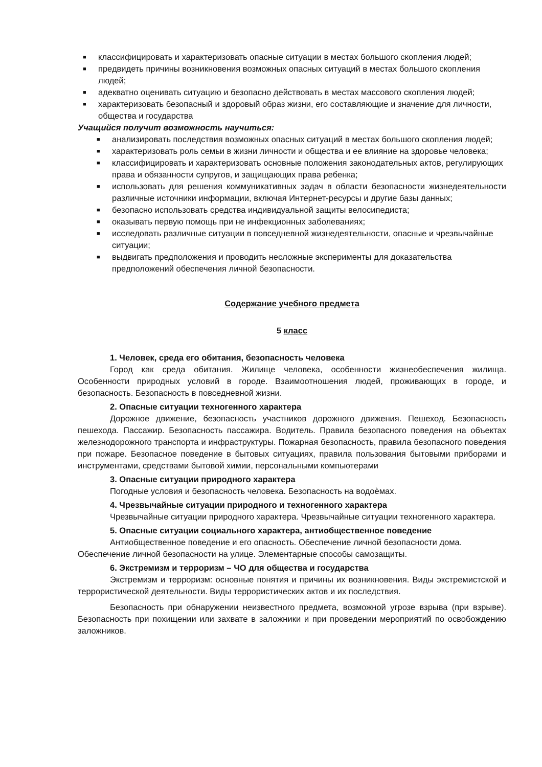■ классифицировать и характеризовать опасные ситуации в местах большого скопления людей;
■ предвидеть причины возникновения возможных опасных ситуаций в местах большого скопления людей;
■ адекватно оценивать ситуацию и безопасно действовать в местах массового скопления людей;
■ характеризовать безопасный и здоровый образ жизни, его составляющие и значение для личности, общества и государства
Учащийся получит возможность научиться:
■ анализировать последствия возможных опасных ситуаций в местах большого скопления людей;
■ характеризовать роль семьи в жизни личности и общества и ее влияние на здоровье человека;
■ классифицировать и характеризовать основные положения законодательных актов, регулирующих права и обязанности супругов, и защищающих права ребенка;
■ использовать для решения коммуникативных задач в области безопасности жизнедеятельности различные источники информации, включая Интернет-ресурсы и другие базы данных;
■ безопасно использовать средства индивидуальной защиты велосипедиста;
■ оказывать первую помощь при не инфекционных заболеваниях;
■ исследовать различные ситуации в повседневной жизнедеятельности, опасные и чрезвычайные ситуации;
■ выдвигать предположения и проводить несложные эксперименты для доказательства предположений обеспечения личной безопасности.
Содержание учебного предмета
5 класс
1. Человек, среда его обитания, безопасность человека
Город как среда обитания. Жилище человека, особенности жизнеобеспечения жилища. Особенности природных условий в городе. Взаимоотношения людей, проживающих в городе, и безопасность. Безопасность в повседневной жизни.
2. Опасные ситуации техногенного характера
Дорожное движение, безопасность участников дорожного движения. Пешеход. Безопасность пешехода. Пассажир. Безопасность пассажира. Водитель. Правила безопасного поведения на объектах железнодорожного транспорта и инфраструктуры. Пожарная безопасность, правила безопасного поведения при пожаре. Безопасное поведение в бытовых ситуациях, правила пользования бытовыми приборами и инструментами, средствами бытовой химии, персональными компьютерами
3. Опасные ситуации природного характера
Погодные условия и безопасность человека. Безопасность на водоѐмах.
4. Чрезвычайные ситуации природного и техногенного характера
Чрезвычайные ситуации природного характера. Чрезвычайные ситуации техногенного характера.
5. Опасные ситуации социального характера, антиобщественное поведение
Антиобщественное поведение и его опасность. Обеспечение личной безопасности дома. Обеспечение личной безопасности на улице. Элементарные способы самозащиты.
6. Экстремизм и терроризм – ЧО для общества и государства
Экстремизм и терроризм: основные понятия и причины их возникновения. Виды экстремистской и террористической деятельности. Виды террористических актов и их последствия.
Безопасность при обнаружении неизвестного предмета, возможной угрозе взрыва (при взрыве). Безопасность при похищении или захвате в заложники и при проведении мероприятий по освобождению заложников.